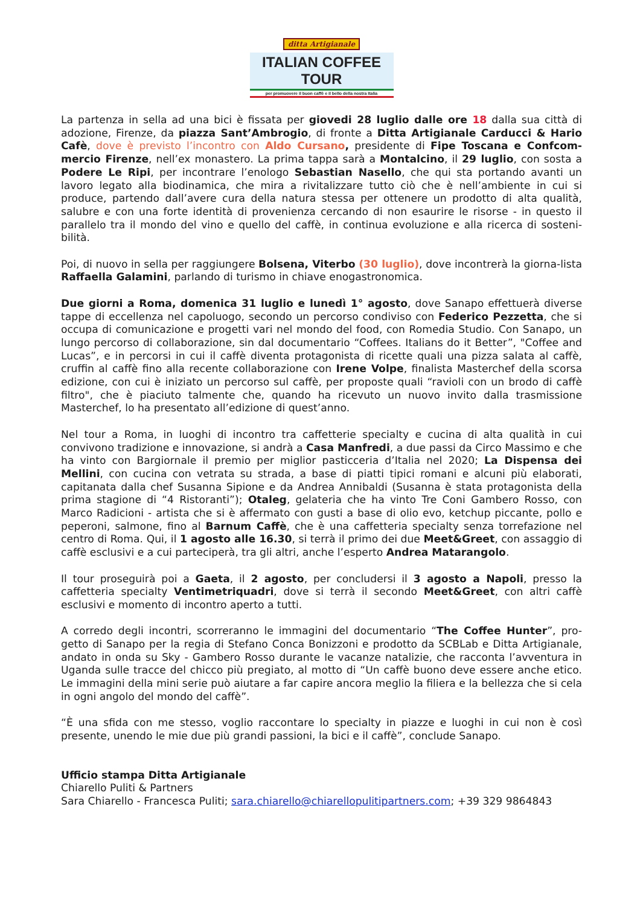ditta Artigianale
ITALIAN COFFEE TOUR
per promuovere il buon caffè e il bello della nostra Italia
La partenza in sella ad una bici è fissata per giovedi 28 luglio dalle ore 18 dalla sua città di adozione, Firenze, da piazza Sant’Ambrogio, di fronte a Ditta Artigianale Carducci & Hario Cafè, dove è previsto l’incontro con Aldo Cursano, presidente di Fipe Toscana e Confcom-mercio Firenze, nell’ex monastero. La prima tappa sarà a Montalcino, il 29 luglio, con sosta a Podere Le Ripi, per incontrare l’enologo Sebastian Nasello, che qui sta portando avanti un lavoro legato alla biodinamica, che mira a rivitalizzare tutto ciò che è nell’ambiente in cui si produce, partendo dall’avere cura della natura stessa per ottenere un prodotto di alta qualità, salubre e con una forte identità di provenienza cercando di non esaurire le risorse - in questo il parallelo tra il mondo del vino e quello del caffè, in continua evoluzione e alla ricerca di sosteni-bilità.
Poi, di nuovo in sella per raggiungere Bolsena, Viterbo (30 luglio), dove incontrerà la giorna-lista Raffaella Galamini, parlando di turismo in chiave enogastronomica.
Due giorni a Roma, domenica 31 luglio e lunedì 1° agosto, dove Sanapo effettuerà diverse tappe di eccellenza nel capoluogo, secondo un percorso condiviso con Federico Pezzetta, che si occupa di comunicazione e progetti vari nel mondo del food, con Romedia Studio. Con Sanapo, un lungo percorso di collaborazione, sin dal documentario “Coffees. Italians do it Better”, "Coffee and Lucas”, e in percorsi in cui il caffè diventa protagonista di ricette quali una pizza salata al caffè, cruffin al caffè fino alla recente collaborazione con Irene Volpe, finalista Masterchef della scorsa edizione, con cui è iniziato un percorso sul caffè, per proposte quali “ravioli con un brodo di caffè filtro", che è piaciuto talmente che, quando ha ricevuto un nuovo invito dalla trasmissione Masterchef, lo ha presentato all’edizione di quest’anno.
Nel tour a Roma, in luoghi di incontro tra caffetterie specialty e cucina di alta qualità in cui convivono tradizione e innovazione, si andrà a Casa Manfredi, a due passi da Circo Massimo e che ha vinto con Bargiornale il premio per miglior pasticceria d’Italia nel 2020; La Dispensa dei Mellini, con cucina con vetrata su strada, a base di piatti tipici romani e alcuni più elaborati, capitanata dalla chef Susanna Sipione e da Andrea Annibaldi (Susanna è stata protagonista della prima stagione di “4 Ristoranti”); Otaleg, gelateria che ha vinto Tre Coni Gambero Rosso, con Marco Radicioni - artista che si è affermato con gusti a base di olio evo, ketchup piccante, pollo e peperoni, salmone, fino al Barnum Caffè, che è una caffetteria specialty senza torrefazione nel centro di Roma. Qui, il 1 agosto alle 16.30, si terrà il primo dei due Meet&Greet, con assaggio di caffè esclusivi e a cui parteciperà, tra gli altri, anche l’esperto Andrea Matarangolo.
Il tour proseguirà poi a Gaeta, il 2 agosto, per concludersi il 3 agosto a Napoli, presso la caffetteria specialty Ventimetriquadri, dove si terrà il secondo Meet&Greet, con altri caffè esclusivi e momento di incontro aperto a tutti.
A corredo degli incontri, scorreranno le immagini del documentario “The Coffee Hunter”, pro-getto di Sanapo per la regia di Stefano Conca Bonizzoni e prodotto da SCBLab e Ditta Artigianale, andato in onda su Sky - Gambero Rosso durante le vacanze natalizie, che racconta l’avventura in Uganda sulle tracce del chicco più pregiato, al motto di “Un caffè buono deve essere anche etico. Le immagini della mini serie può aiutare a far capire ancora meglio la filiera e la bellezza che si cela in ogni angolo del mondo del caffè”.
“È una sfida con me stesso, voglio raccontare lo specialty in piazze e luoghi in cui non è così presente, unendo le mie due più grandi passioni, la bici e il caffè”, conclude Sanapo.
Ufficio stampa Ditta Artigianale
Chiarello Puliti & Partners
Sara Chiarello - Francesca Puliti; sara.chiarello@chiarellopulitipartners.com; +39 329 9864843